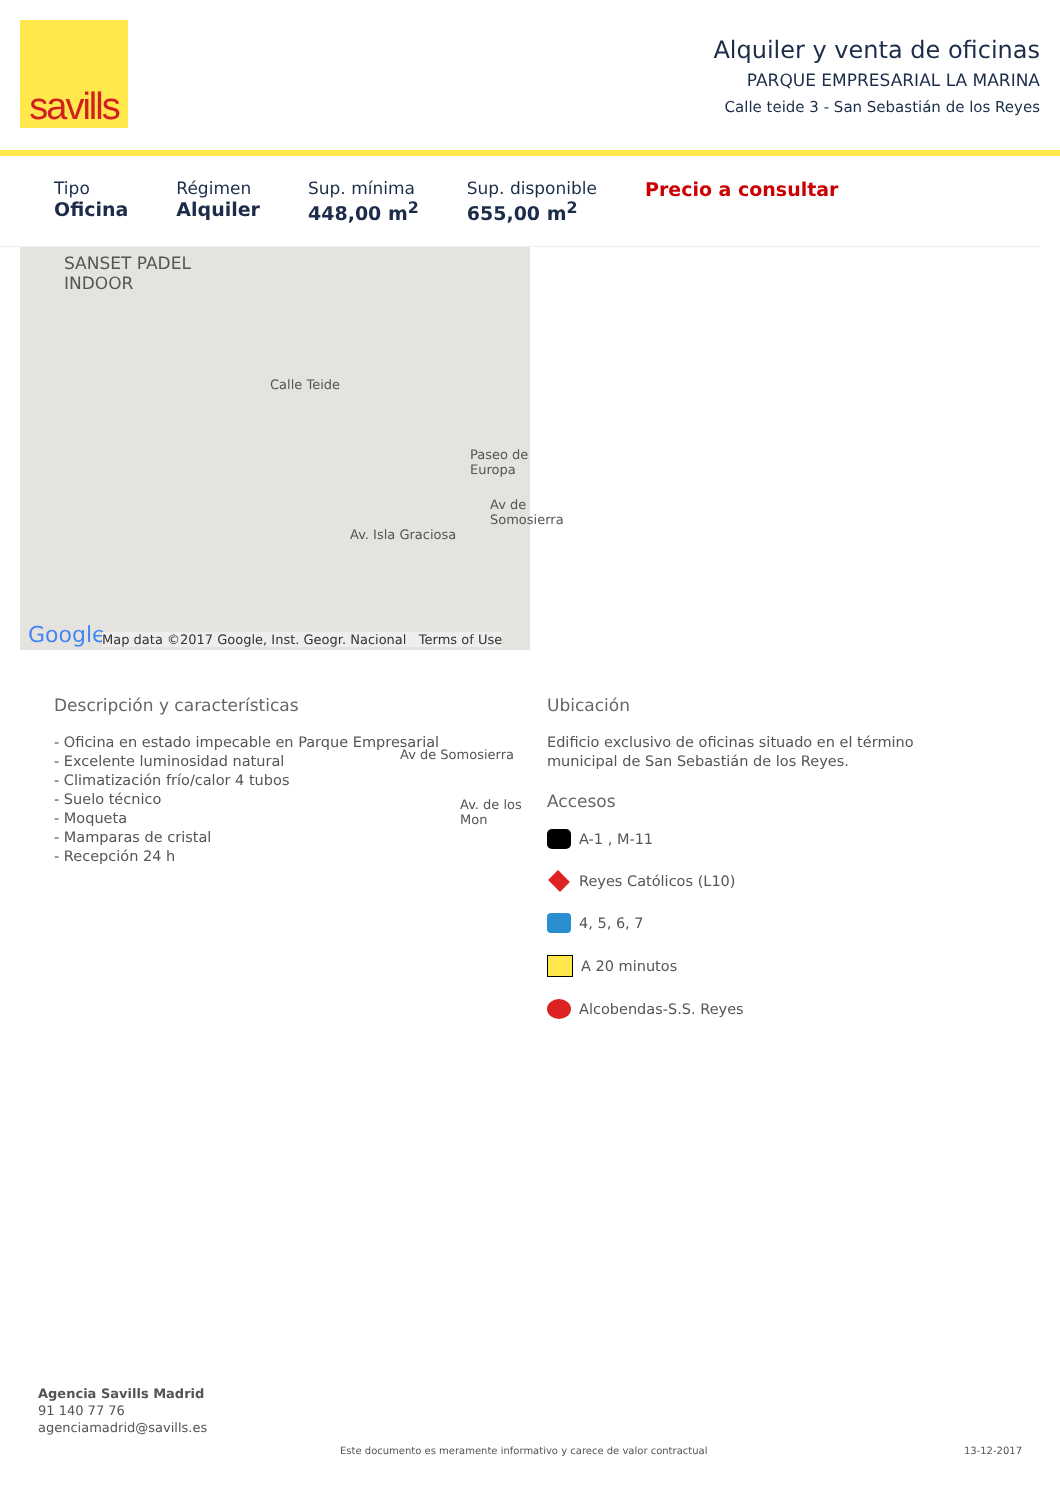savills
Alquiler y venta de oficinas
PARQUE EMPRESARIAL LA MARINA
Calle teide 3 - San Sebastián de los Reyes
Tipo
Oficina
Régimen
Alquiler
Sup. mínima
448,00 m<sup>2</sup>
Sup. disponible
655,00 m<sup>2</sup>
Precio a consultar
SANSET PADEL
INDOOR
Calle Teide
Av. Isla Graciosa
Paseo de Europa
Av de Somosierra
Av de Somosierra
Av. de los Mon
Google Map data ©2017 Google, Inst. Geogr. Nacional Terms of Use
Descripción y características
- Oficina en estado impecable en Parque Empresarial
- Excelente luminosidad natural
- Climatización frío/calor 4 tubos
- Suelo técnico
- Moqueta
- Mamparas de cristal
- Recepción 24 h
Ubicación
Edificio exclusivo de oficinas situado en el término
municipal de San Sebastián de los Reyes.
Accesos
A-1 , M-11
Reyes Católicos (L10)
4, 5, 6, 7
A 20 minutos
Alcobendas-S.S. Reyes
Agencia Savills Madrid
91 140 77 76
agenciamadrid@savills.es
Este documento es meramente informativo y carece de valor contractual
13-12-2017